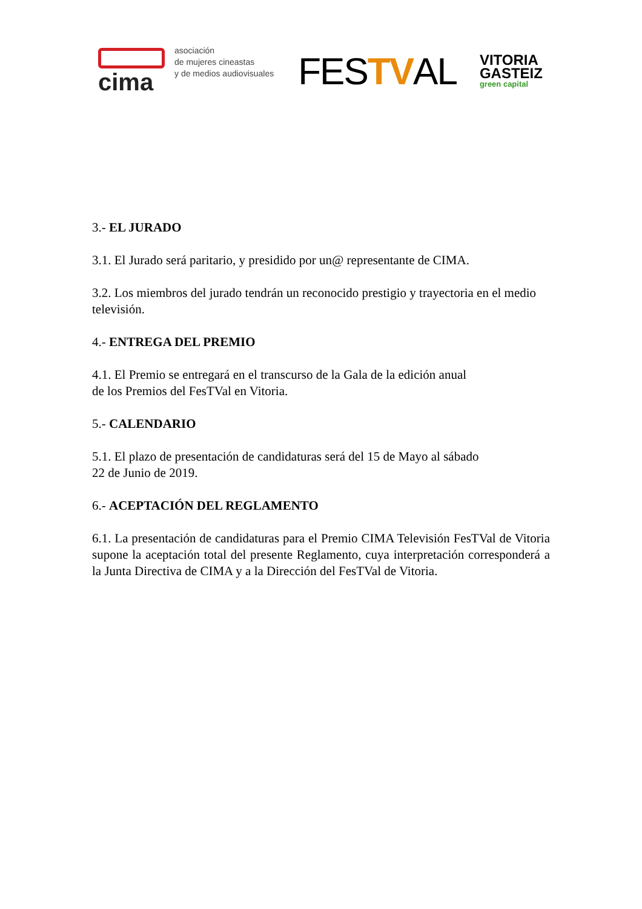cima
asociación
de mujeres cineastas
y de medios audiovisuales
FESTVAL
VITORIA
GASTEIZ
green capital
3.- EL JURADO
3.1. El Jurado será paritario, y presidido por un@ representante de CIMA.
3.2. Los miembros del jurado tendrán un reconocido prestigio y trayectoria en el medio televisión.
4.- ENTREGA DEL PREMIO
4.1. El Premio se entregará en el transcurso de la Gala de la edición anual
de los Premios del FesTVal en Vitoria.
5.- CALENDARIO
5.1. El plazo de presentación de candidaturas será del 15 de Mayo al sábado
22 de Junio de 2019.
6.- ACEPTACIÓN DEL REGLAMENTO
6.1. La presentación de candidaturas para el Premio CIMA Televisión FesTVal de Vitoria supone la aceptación total del presente Reglamento, cuya interpretación corresponderá a la Junta Directiva de CIMA y a la Dirección del FesTVal de Vitoria.